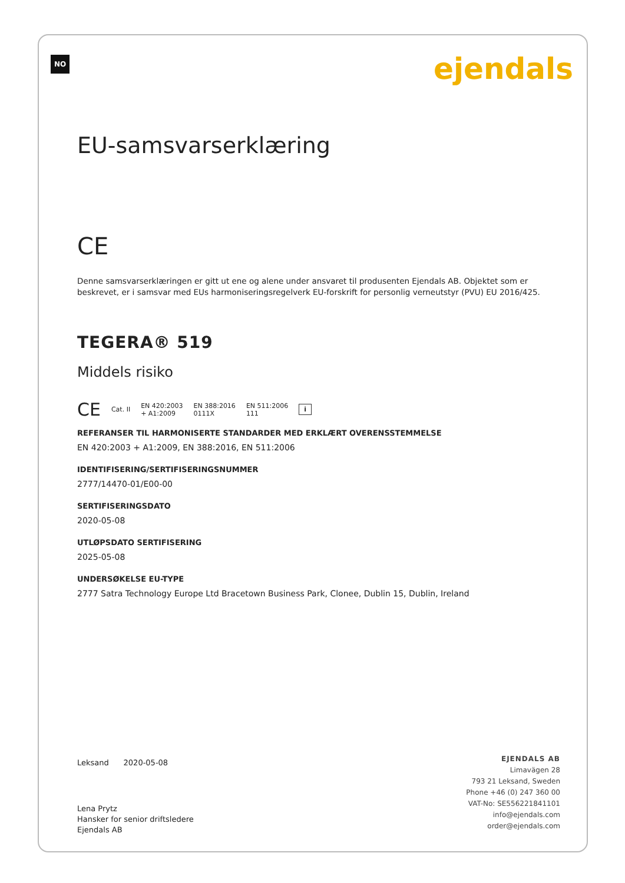NO ejendals
EU-samsvarserklæring
CE
Denne samsvarserklæringen er gitt ut ene og alene under ansvaret til produsenten Ejendals AB. Objektet som er beskrevet, er i samsvar med EUs harmoniseringsregelverk EU-forskrift for personlig verneutstyr (PVU) EU 2016/425.
TEGERA® 519
Middels risiko
CE Cat. II EN 420:2003
+ A1:2009 EN 388:2016
0111X EN 511:2006
111 i
REFERANSER TIL HARMONISERTE STANDARDER MED ERKLÆRT OVERENSSTEMMELSE
EN 420:2003 + A1:2009, EN 388:2016, EN 511:2006
IDENTIFISERING/SERTIFISERINGSNUMMER
2777/14470-01/E00-00
SERTIFISERINGSDATO
2020-05-08
UTLØPSDATO SERTIFISERING
2025-05-08
UNDERSØKELSE EU-TYPE
2777 Satra Technology Europe Ltd Bracetown Business Park, Clonee, Dublin 15, Dublin, Ireland
Leksand 2020-05-08
Lena Prytz
Hansker for senior driftsledere
Ejendals AB
EJENDALS AB
Limavägen 28
793 21 Leksand, Sweden
Phone +46 (0) 247 360 00
VAT-No: SE556221841101
info@ejendals.com
order@ejendals.com